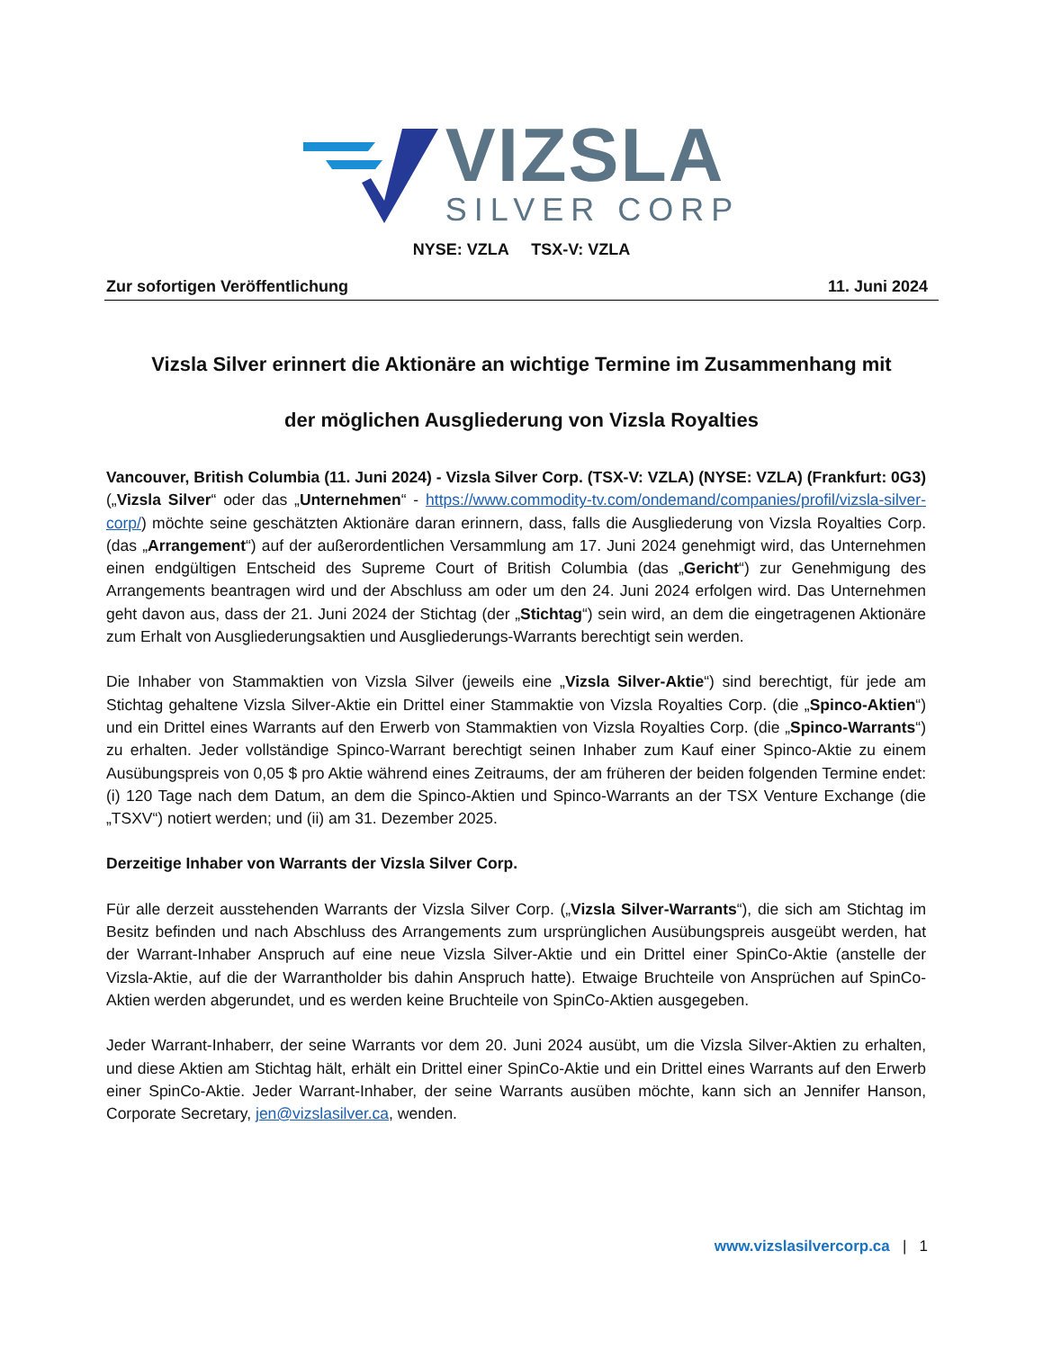VIZSLA
SILVER CORP
NYSE: VZLA TSX-V: VZLA
Zur sofortigen Veröffentlichung 11. Juni 2024
Vizsla Silver erinnert die Aktionäre an wichtige Termine im Zusammenhang mit
der möglichen Ausgliederung von Vizsla Royalties
Vancouver, British Columbia (11. Juni 2024) - Vizsla Silver Corp. (TSX-V: VZLA) (NYSE: VZLA) (Frankfurt: 0G3) („Vizsla Silver“ oder das „Unternehmen“ - https://www.commodity-tv.com/ondemand/companies/profil/vizsla-silver-corp/) möchte seine geschätzten Aktionäre daran erinnern, dass, falls die Ausgliederung von Vizsla Royalties Corp. (das „Arrangement“) auf der außerordentlichen Versammlung am 17. Juni 2024 genehmigt wird, das Unternehmen einen endgültigen Entscheid des Supreme Court of British Columbia (das „Gericht“) zur Genehmigung des Arrangements beantragen wird und der Abschluss am oder um den 24. Juni 2024 erfolgen wird. Das Unternehmen geht davon aus, dass der 21. Juni 2024 der Stichtag (der „Stichtag“) sein wird, an dem die eingetragenen Aktionäre zum Erhalt von Ausgliederungsaktien und Ausgliederungs-Warrants berechtigt sein werden.
Die Inhaber von Stammaktien von Vizsla Silver (jeweils eine „Vizsla Silver-Aktie“) sind berechtigt, für jede am Stichtag gehaltene Vizsla Silver-Aktie ein Drittel einer Stammaktie von Vizsla Royalties Corp. (die „Spinco-Aktien“) und ein Drittel eines Warrants auf den Erwerb von Stammaktien von Vizsla Royalties Corp. (die „Spinco-Warrants“) zu erhalten. Jeder vollständige Spinco-Warrant berechtigt seinen Inhaber zum Kauf einer Spinco-Aktie zu einem Ausübungspreis von 0,05 $ pro Aktie während eines Zeitraums, der am früheren der beiden folgenden Termine endet: (i) 120 Tage nach dem Datum, an dem die Spinco-Aktien und Spinco-Warrants an der TSX Venture Exchange (die „TSXV“) notiert werden; und (ii) am 31. Dezember 2025.
Derzeitige Inhaber von Warrants der Vizsla Silver Corp.
Für alle derzeit ausstehenden Warrants der Vizsla Silver Corp. („Vizsla Silver-Warrants“), die sich am Stichtag im Besitz befinden und nach Abschluss des Arrangements zum ursprünglichen Ausübungspreis ausgeübt werden, hat der Warrant-Inhaber Anspruch auf eine neue Vizsla Silver-Aktie und ein Drittel einer SpinCo-Aktie (anstelle der Vizsla-Aktie, auf die der Warrantholder bis dahin Anspruch hatte). Etwaige Bruchteile von Ansprüchen auf SpinCo-Aktien werden abgerundet, und es werden keine Bruchteile von SpinCo-Aktien ausgegeben.
Jeder Warrant-Inhaberr, der seine Warrants vor dem 20. Juni 2024 ausübt, um die Vizsla Silver-Aktien zu erhalten, und diese Aktien am Stichtag hält, erhält ein Drittel einer SpinCo-Aktie und ein Drittel eines Warrants auf den Erwerb einer SpinCo-Aktie. Jeder Warrant-Inhaber, der seine Warrants ausüben möchte, kann sich an Jennifer Hanson, Corporate Secretary, jen@vizslasilver.ca, wenden.
www.vizslasilvercorp.ca | 1